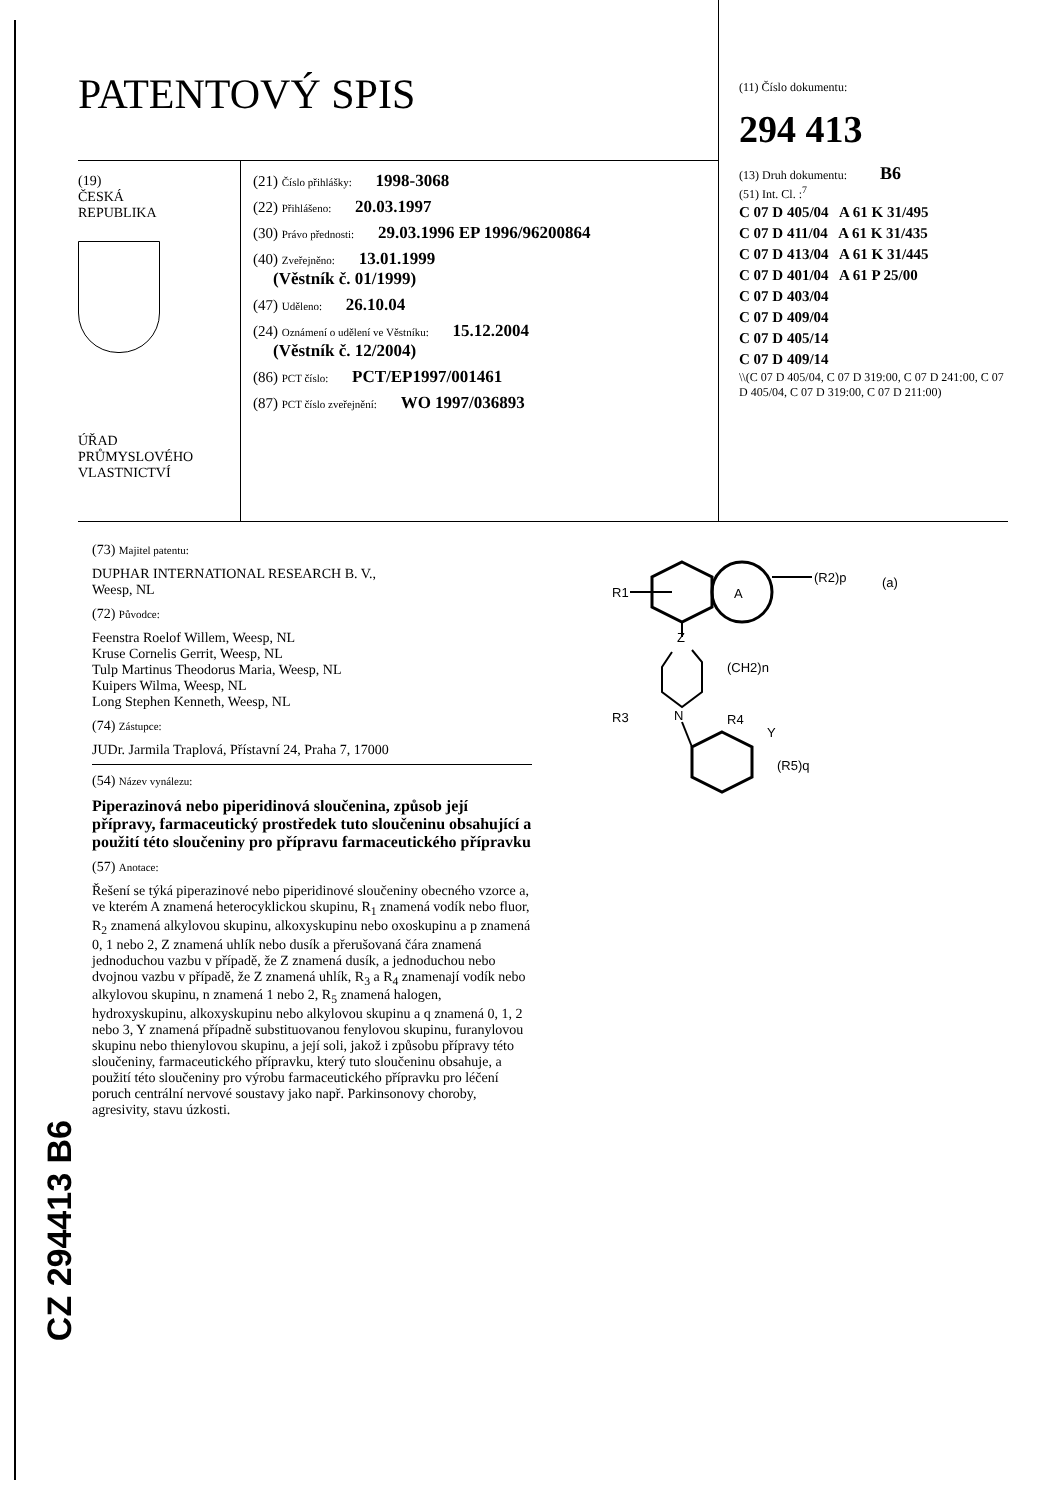PATENTOVÝ SPIS
(19)
ČESKÁ
REPUBLIKA
ÚŘAD
PRŮMYSLOVÉHO
VLASTNICTVÍ
(21) Číslo přihlášky: 1998-3068
(22) Přihlášeno: 20.03.1997
(30) Právo přednosti: 29.03.1996 EP 1996/96200864
(40) Zveřejněno: 13.01.1999
(Věstník č. 01/1999)
(47) Uděleno: 26.10.04
(24) Oznámení o udělení ve Věstníku: 15.12.2004
(Věstník č. 12/2004)
(86) PCT číslo: PCT/EP1997/001461
(87) PCT číslo zveřejnění: WO 1997/036893
(11) Číslo dokumentu:
294 413
(13) Druh dokumentu: B6
(51) Int. Cl. :<sup>7</sup>
C 07 D 405/04 A 61 K 31/495
C 07 D 411/04 A 61 K 31/435
C 07 D 413/04 A 61 K 31/445
C 07 D 401/04 A 61 P 25/00
C 07 D 403/04
C 07 D 409/04
C 07 D 405/14
C 07 D 409/14
\\(C 07 D 405/04, C 07 D 319:00, C 07 D 241:00, C 07 D 405/04, C 07 D 319:00, C 07 D 211:00)
(73) Majitel patentu:
DUPHAR INTERNATIONAL RESEARCH B. V.,
Weesp, NL
(72) Původce:
Feenstra Roelof Willem, Weesp, NL
Kruse Cornelis Gerrit, Weesp, NL
Tulp Martinus Theodorus Maria, Weesp, NL
Kuipers Wilma, Weesp, NL
Long Stephen Kenneth, Weesp, NL
(74) Zástupce:
JUDr. Jarmila Traplová, Přístavní 24, Praha 7, 17000
(54) Název vynálezu:
Piperazinová nebo piperidinová sloučenina, způsob její přípravy, farmaceutický prostředek tuto sloučeninu obsahující a použití této sloučeniny pro přípravu farmaceutického přípravku
(57) Anotace:
Řešení se týká piperazinové nebo piperidinové sloučeniny obecného vzorce a, ve kterém A znamená heterocyklickou skupinu, R<sub>1</sub> znamená vodík nebo fluor, R<sub>2</sub> znamená alkylovou skupinu, alkoxyskupinu nebo oxoskupinu a p znamená 0, 1 nebo 2, Z znamená uhlík nebo dusík a přerušovaná čára znamená jednoduchou vazbu v případě, že Z znamená dusík, a jednoduchou nebo dvojnou vazbu v případě, že Z znamená uhlík, R<sub>3</sub> a R<sub>4</sub> znamenají vodík nebo alkylovou skupinu, n znamená 1 nebo 2, R<sub>5</sub> znamená halogen, hydroxyskupinu, alkoxyskupinu nebo alkylovou skupinu a q znamená 0, 1, 2 nebo 3, Y znamená případně substituovanou fenylovou skupinu, furanylovou skupinu nebo thienylovou skupinu, a její soli, jakož i způsobu přípravy této sloučeniny, farmaceutického přípravku, který tuto sloučeninu obsahuje, a použití této sloučeniny pro výrobu farmaceutického přípravku pro léčení poruch centrální nervové soustavy jako např. Parkinsonovy choroby, agresivity, stavu úzkosti.
A
R1
(R2)p
(a)
Z
(CH2)n
N
R3
R4
Y
(R5)q
CZ 294413 B6